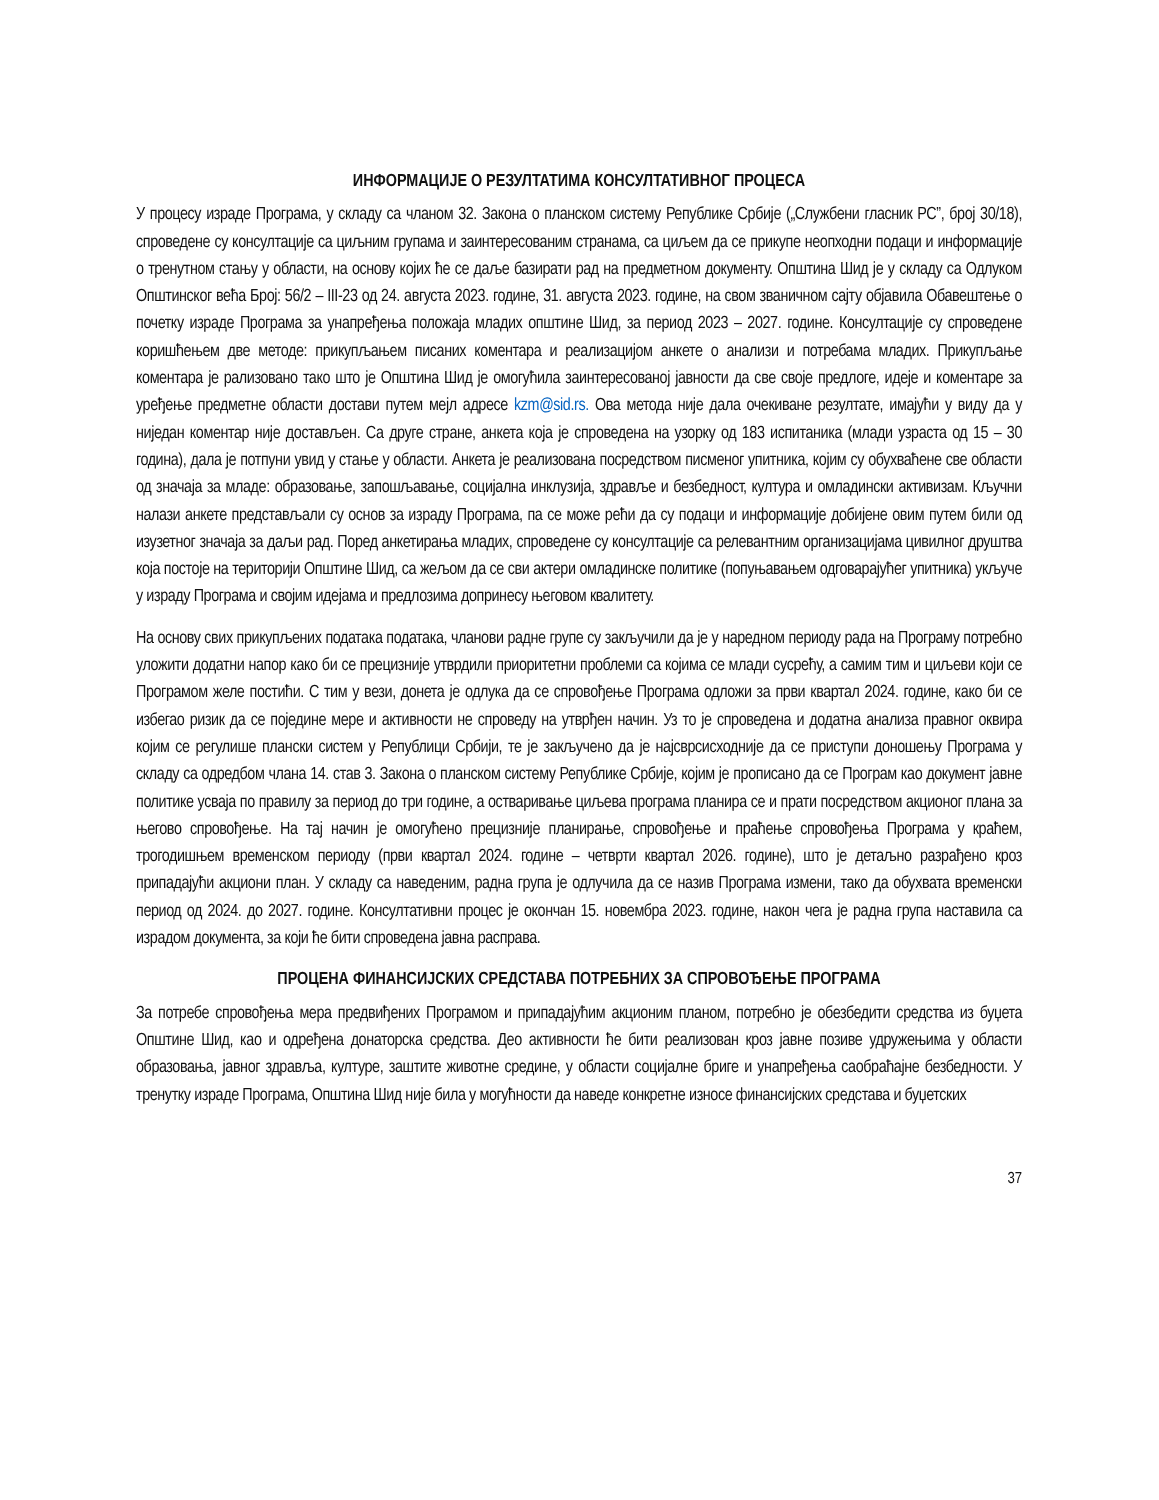ИНФОРМАЦИЈЕ О РЕЗУЛТАТИМА КОНСУЛТАТИВНОГ ПРОЦЕСА
У процесу израде Програма, у складу са чланом 32. Закона о планском систему Републике Србије („Службени гласник РС”, број 30/18), спроведене су консултације са циљним групама и заинтересованим странама, са циљем да се прикупе неопходни подаци и информације о тренутном стању у области, на основу којих ће се даље базирати рад на предметном документу. Општина Шид је у складу са Одлуком Општинског већа Број: 56/2 – III-23 од 24. августа 2023. године, 31. августа 2023. године, на свом званичном сајту објавила Обавештење о почетку израде Програма за унапређења положаја младих општине Шид, за период 2023 – 2027. године. Консултације су спроведене коришћењем две методе: прикупљањем писаних коментара и реализацијом анкете о анализи и потребама младих. Прикупљање коментара је рализовано тако што је Општина Шид је омогућила заинтересованој јавности да све своје предлоге, идеје и коментаре за уређење предметне области достави путем мејл адресе kzm@sid.rs. Ова метода није дала очекиване резултате, имајући у виду да у ниједан коментар није достављен. Са друге стране, анкета која је спроведена на узорку од 183 испитаника (млади узраста од 15 – 30 година), дала је потпуни увид у стање у области. Анкета је реализована посредством писменог упитника, којим су обухваћене све области од значаја за младе: образовање, запошљавање, социјална инклузија, здравље и безбедност, култура и омладински активизам. Кључни налази анкете представљали су основ за израду Програма, па се може рећи да су подаци и информације добијене овим путем били од изузетног значаја за даљи рад. Поред анкетирања младих, спроведене су консултације са релевантним организацијама цивилног друштва која постоје на територији Општине Шид, са жељом да се сви актери омладинске политике (попуњавањем одговарајућег упитника) укључе у израду Програма и својим идејама и предлозима допринесу његовом квалитету.
На основу свих прикупљених података података, чланови радне групе су закључили да је у наредном периоду рада на Програму потребно уложити додатни напор како би се прецизније утврдили приоритетни проблеми са којима се млади сусрећу, а самим тим и циљеви који се Програмом желе постићи. С тим у вези, донета је одлука да се спровођење Програма одложи за први квартал 2024. године, како би се избегао ризик да се поједине мере и активности не спроведу на утврђен начин. Уз то је спроведена и додатна анализа правног оквира којим се регулише плански систем у Републици Србији, те је закључено да је најсврсисходније да се приступи доношењу Програма у складу са одредбом члана 14. став 3. Закона о планском систему Републике Србије, којим је прописано да се Програм као документ јавне политике усваја по правилу за период до три године, а остваривање циљева програма планира се и прати посредством акционог плана за његово спровођење. На тај начин је омогућено прецизније планирање, спровођење и праћење спровођења Програма у краћем, трогодишњем временском периоду (први квартал 2024. године – четврти квартал 2026. године), што је детаљно разрађено кроз припадајући акциони план. У складу са наведеним, радна група је одлучила да се назив Програма измени, тако да обухвата временски период од 2024. до 2027. године. Консултативни процес је окончан 15. новембра 2023. године, након чега је радна група наставила са израдом документа, за који ће бити спроведена јавна расправа.
ПРОЦЕНА ФИНАНСИЈСКИХ СРЕДСТАВА ПОТРЕБНИХ ЗА СПРОВОЂЕЊЕ ПРОГРАМА
За потребе спровођења мера предвиђених Програмом и припадајућим акционим планом, потребно је обезбедити средства из буџета Општине Шид, као и одређена донаторска средства. Део активности ће бити реализован кроз јавне позиве удружењима у области образовања, јавног здравља, културе, заштите животне средине, у области социјалне бриге и унапређења саобраћајне безбедности. У тренутку израде Програма, Општина Шид није била у могућности да наведе конкретне износе финансијских средстава и буџетских
37